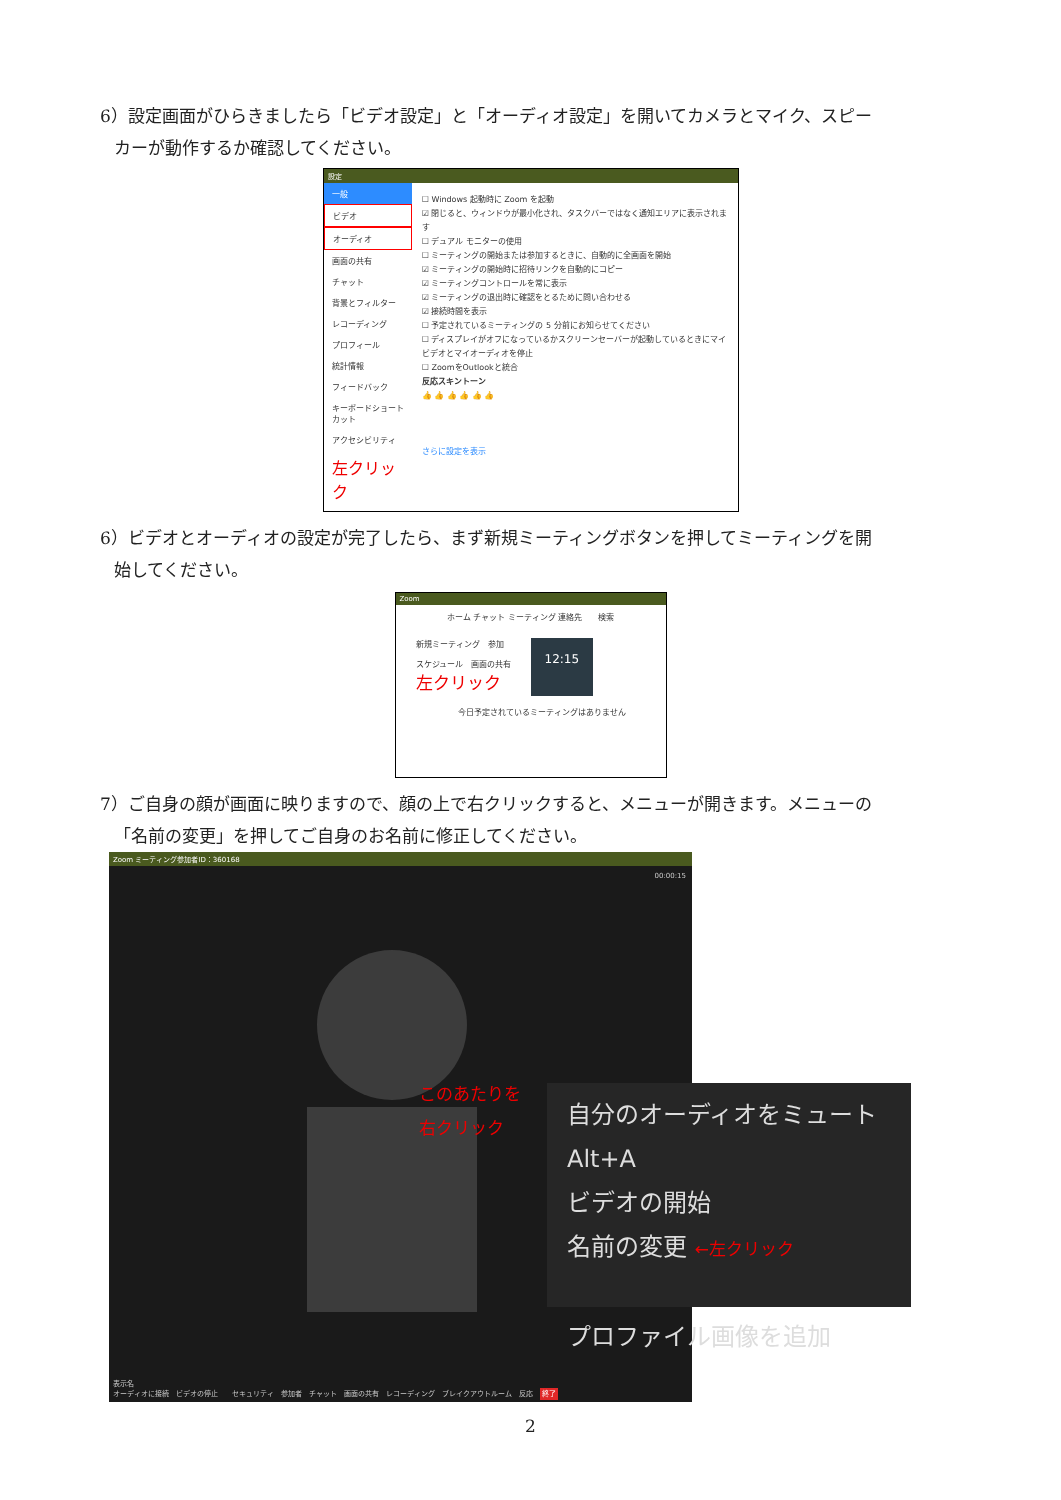6）設定画面がひらきましたら「ビデオ設定」と「オーディオ設定」を開いてカメラとマイク、スピー
カーが動作するか確認してください。
設定
一般
ビデオ
オーディオ
画面の共有
チャット
背景とフィルター
レコーディング
プロフィール
統計情報
フィードバック
キーボードショートカット
アクセシビリティ
左クリック
☐ Windows 起動時に Zoom を起動
☑ 閉じると、ウィンドウが最小化され、タスクバーではなく通知エリアに表示されます
☐ デュアル モニターの使用
☐ ミーティングの開始または参加するときに、自動的に全画面を開始
☑ ミーティングの開始時に招待リンクを自動的にコピー
☑ ミーティングコントロールを常に表示
☑ ミーティングの退出時に確認をとるために問い合わせる
☑ 接続時間を表示
☐ 予定されているミーティングの 5 分前にお知らせてください
☐ ディスプレイがオフになっているかスクリーンセーバーが起動しているときにマイビデオとマイオーディオを停止
☐ ZoomをOutlookと統合
反応スキントーン
👍 👍 👍 👍 👍 👍
さらに設定を表示
6）ビデオとオーディオの設定が完了したら、まず新規ミーティングボタンを押してミーティングを開
始してください。
Zoom
ホーム チャット ミーティング 連絡先　　検索
新規ミーティング　参加
スケジュール　画面の共有
左クリック
12:15
今日予定されているミーティングはありません
7）ご自身の顔が画面に映りますので、顔の上で右クリックすると、メニューが開きます。メニューの
「名前の変更」を押してご自身のお名前に修正してください。
Zoom ミーティング参加者ID：360168
00:00:15
このあたりを
右クリック
表示名
オーディオに接続　ビデオの停止　　セキュリティ　参加者　チャット　画面の共有　レコーディング　ブレイクアウトルーム　反応　終了
自分のオーディオをミュート　Alt+A
ビデオの開始
名前の変更 ←左クリック
プロファイル画像を追加
2